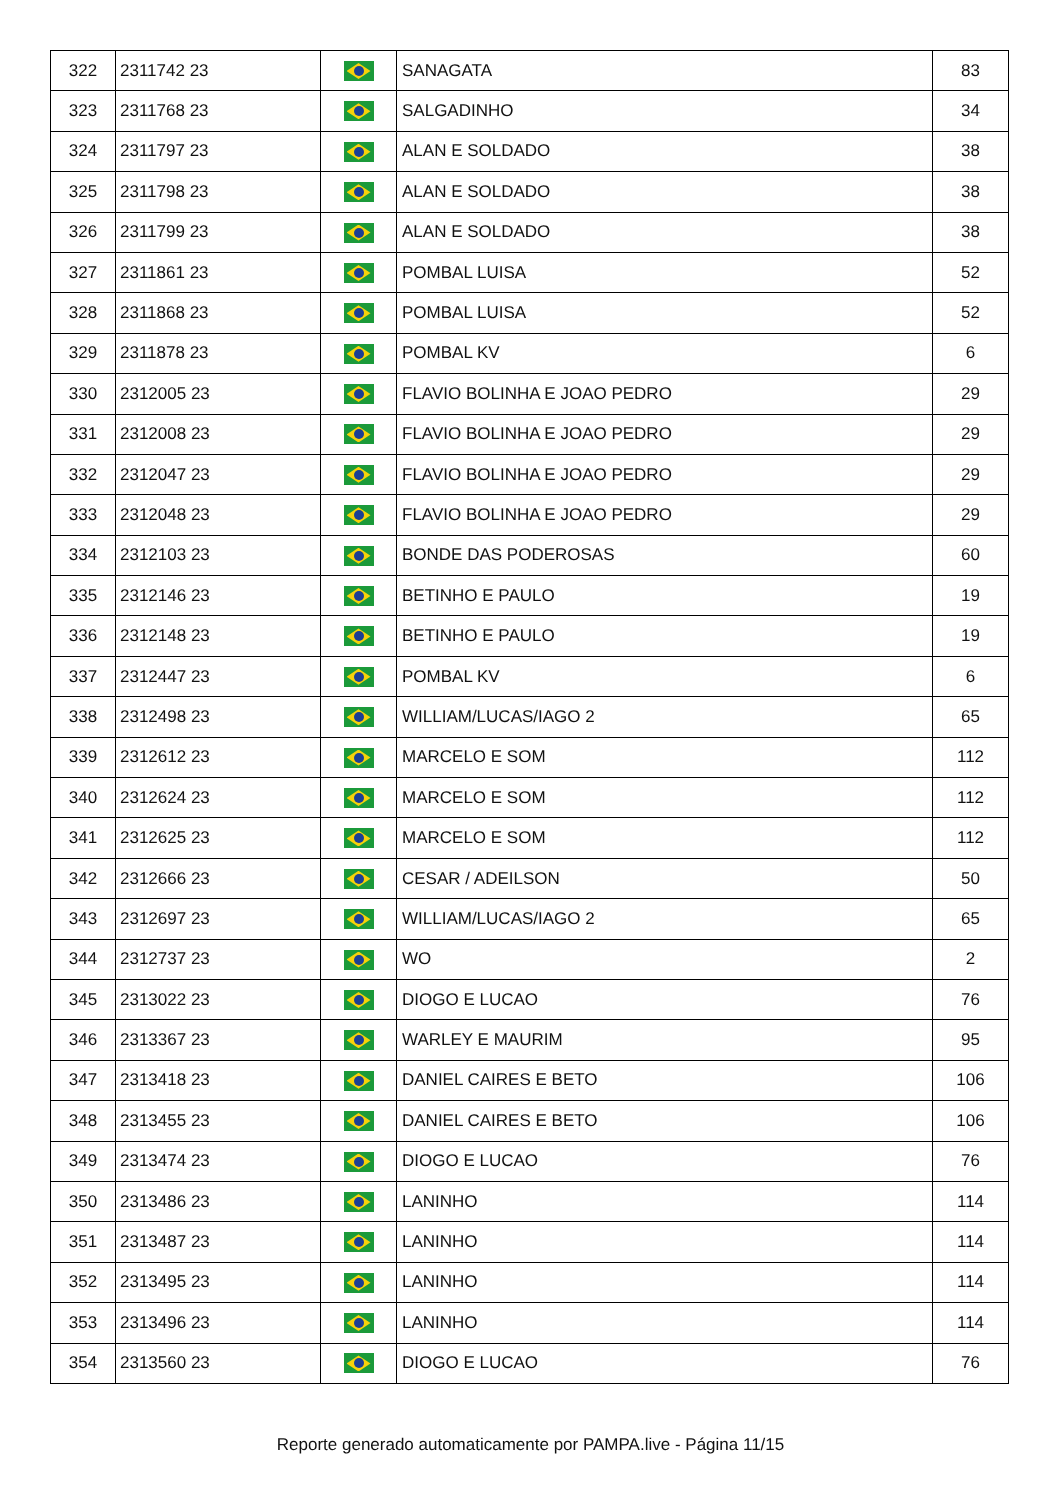| 322 | 2311742 23 | | SANAGATA | 83 |
| 323 | 2311768 23 | | SALGADINHO | 34 |
| 324 | 2311797 23 | | ALAN E SOLDADO | 38 |
| 325 | 2311798 23 | | ALAN E SOLDADO | 38 |
| 326 | 2311799 23 | | ALAN E SOLDADO | 38 |
| 327 | 2311861 23 | | POMBAL LUISA | 52 |
| 328 | 2311868 23 | | POMBAL LUISA | 52 |
| 329 | 2311878 23 | | POMBAL KV | 6 |
| 330 | 2312005 23 | | FLAVIO BOLINHA E JOAO PEDRO | 29 |
| 331 | 2312008 23 | | FLAVIO BOLINHA E JOAO PEDRO | 29 |
| 332 | 2312047 23 | | FLAVIO BOLINHA E JOAO PEDRO | 29 |
| 333 | 2312048 23 | | FLAVIO BOLINHA E JOAO PEDRO | 29 |
| 334 | 2312103 23 | | BONDE DAS PODEROSAS | 60 |
| 335 | 2312146 23 | | BETINHO E PAULO | 19 |
| 336 | 2312148 23 | | BETINHO E PAULO | 19 |
| 337 | 2312447 23 | | POMBAL KV | 6 |
| 338 | 2312498 23 | | WILLIAM/LUCAS/IAGO 2 | 65 |
| 339 | 2312612 23 | | MARCELO E SOM | 112 |
| 340 | 2312624 23 | | MARCELO E SOM | 112 |
| 341 | 2312625 23 | | MARCELO E SOM | 112 |
| 342 | 2312666 23 | | CESAR / ADEILSON | 50 |
| 343 | 2312697 23 | | WILLIAM/LUCAS/IAGO 2 | 65 |
| 344 | 2312737 23 | | WO | 2 |
| 345 | 2313022 23 | | DIOGO E LUCAO | 76 |
| 346 | 2313367 23 | | WARLEY E MAURIM | 95 |
| 347 | 2313418 23 | | DANIEL CAIRES E BETO | 106 |
| 348 | 2313455 23 | | DANIEL CAIRES E BETO | 106 |
| 349 | 2313474 23 | | DIOGO E LUCAO | 76 |
| 350 | 2313486 23 | | LANINHO | 114 |
| 351 | 2313487 23 | | LANINHO | 114 |
| 352 | 2313495 23 | | LANINHO | 114 |
| 353 | 2313496 23 | | LANINHO | 114 |
| 354 | 2313560 23 | | DIOGO E LUCAO | 76 |
Reporte generado automaticamente por PAMPA.live - Página 11/15